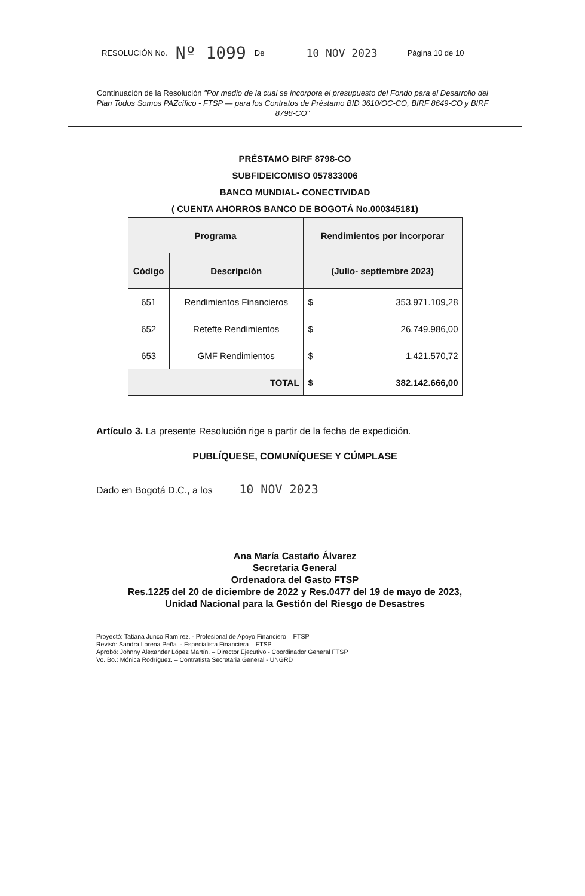RESOLUCIÓN No. Nº 1099 De 10 NOV 2023 Página 10 de 10
Continuación de la Resolución "Por medio de la cual se incorpora el presupuesto del Fondo para el Desarrollo del Plan Todos Somos PAZcífico - FTSP — para los Contratos de Préstamo BID 3610/OC-CO, BIRF 8649-CO y BIRF 8798-CO"
PRÉSTAMO BIRF 8798-CO
SUBFIDEICOMISO 057833006
BANCO MUNDIAL- CONECTIVIDAD
( CUENTA AHORROS BANCO DE BOGOTÁ No.000345181)
| Programa | | Rendimientos por incorporar | |
| --- | --- | --- | --- |
| Código | Descripción | (Julio- septiembre 2023) | |
| 651 | Rendimientos Financieros | $ | 353.971.109,28 |
| 652 | Retefte Rendimientos | $ | 26.749.986,00 |
| 653 | GMF Rendimientos | $ | 1.421.570,72 |
| TOTAL | | $ | 382.142.666,00 |
Artículo 3. La presente Resolución rige a partir de la fecha de expedición.
PUBLÍQUESE, COMUNÍQUESE Y CÚMPLASE
Dado en Bogotá D.C., a los 10 NOV 2023
Ana María Castaño Álvarez
Secretaria General
Ordenadora del Gasto FTSP
Res.1225 del 20 de diciembre de 2022 y Res.0477 del 19 de mayo de 2023,
Unidad Nacional para la Gestión del Riesgo de Desastres
Proyectó: Tatiana Junco Ramírez. - Profesional de Apoyo Financiero – FTSP
Revisó: Sandra Lorena Peña. - Especialista Financiera – FTSP
Aprobó: Johnny Alexander López Martín. – Director Ejecutivo - Coordinador General FTSP
Vo. Bo.: Mónica Rodríguez. – Contratista Secretaria General - UNGRD